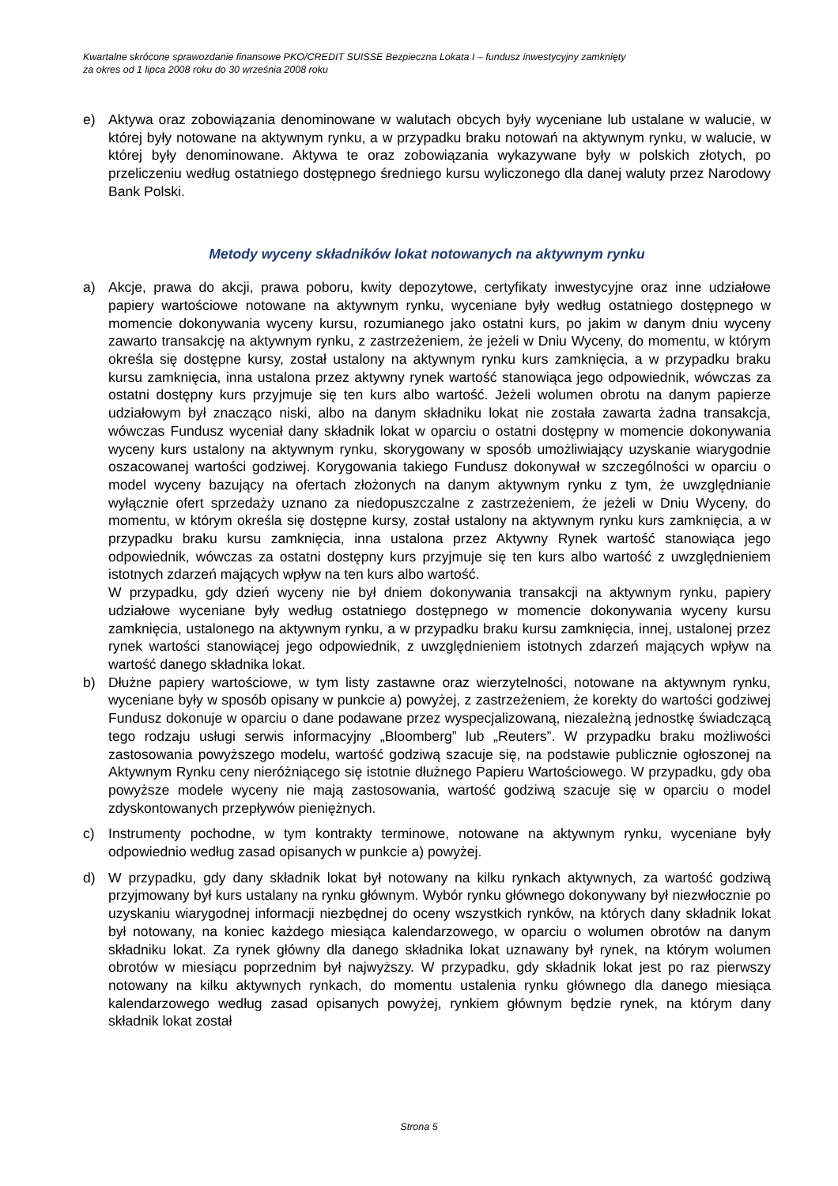Kwartalne skrócone sprawozdanie finansowe PKO/CREDIT SUISSE Bezpieczna Lokata I – fundusz inwestycyjny zamknięty
za okres od 1 lipca 2008 roku do 30 września 2008 roku
e) Aktywa oraz zobowiązania denominowane w walutach obcych były wyceniane lub ustalane w walucie, w której były notowane na aktywnym rynku, a w przypadku braku notowań na aktywnym rynku, w walucie, w której były denominowane. Aktywa te oraz zobowiązania wykazywane były w polskich złotych, po przeliczeniu według ostatniego dostępnego średniego kursu wyliczonego dla danej waluty przez Narodowy Bank Polski.
Metody wyceny składników lokat notowanych na aktywnym rynku
a) Akcje, prawa do akcji, prawa poboru, kwity depozytowe, certyfikaty inwestycyjne oraz inne udziałowe papiery wartościowe notowane na aktywnym rynku, wyceniane były według ostatniego dostępnego w momencie dokonywania wyceny kursu, rozumianego jako ostatni kurs, po jakim w danym dniu wyceny zawarto transakcję na aktywnym rynku, z zastrzeżeniem, że jeżeli w Dniu Wyceny, do momentu, w którym określa się dostępne kursy, został ustalony na aktywnym rynku kurs zamknięcia, a w przypadku braku kursu zamknięcia, inna ustalona przez aktywny rynek wartość stanowiąca jego odpowiednik, wówczas za ostatni dostępny kurs przyjmuje się ten kurs albo wartość. Jeżeli wolumen obrotu na danym papierze udziałowym był znacząco niski, albo na danym składniku lokat nie została zawarta żadna transakcja, wówczas Fundusz wyceniał dany składnik lokat w oparciu o ostatni dostępny w momencie dokonywania wyceny kurs ustalony na aktywnym rynku, skorygowany w sposób umożliwiający uzyskanie wiarygodnie oszacowanej wartości godziwej. Korygowania takiego Fundusz dokonywał w szczególności w oparciu o model wyceny bazujący na ofertach złożonych na danym aktywnym rynku z tym, że uwzględnianie wyłącznie ofert sprzedaży uznano za niedopuszczalne z zastrzeżeniem, że jeżeli w Dniu Wyceny, do momentu, w którym określa się dostępne kursy, został ustalony na aktywnym rynku kurs zamknięcia, a w przypadku braku kursu zamknięcia, inna ustalona przez Aktywny Rynek wartość stanowiąca jego odpowiednik, wówczas za ostatni dostępny kurs przyjmuje się ten kurs albo wartość z uwzględnieniem istotnych zdarzeń mających wpływ na ten kurs albo wartość.
W przypadku, gdy dzień wyceny nie był dniem dokonywania transakcji na aktywnym rynku, papiery udziałowe wyceniane były według ostatniego dostępnego w momencie dokonywania wyceny kursu zamknięcia, ustalonego na aktywnym rynku, a w przypadku braku kursu zamknięcia, innej, ustalonej przez rynek wartości stanowiącej jego odpowiednik, z uwzględnieniem istotnych zdarzeń mających wpływ na wartość danego składnika lokat.
b) Dłużne papiery wartościowe, w tym listy zastawne oraz wierzytelności, notowane na aktywnym rynku, wyceniane były w sposób opisany w punkcie a) powyżej, z zastrzeżeniem, że korekty do wartości godziwej Fundusz dokonuje w oparciu o dane podawane przez wyspecjalizowaną, niezależną jednostkę świadczącą tego rodzaju usługi serwis informacyjny „Bloomberg” lub „Reuters”. W przypadku braku możliwości zastosowania powyższego modelu, wartość godziwą szacuje się, na podstawie publicznie ogłoszonej na Aktywnym Rynku ceny nieróżniącego się istotnie dłużnego Papieru Wartościowego. W przypadku, gdy oba powyższe modele wyceny nie mają zastosowania, wartość godziwą szacuje się w oparciu o model zdyskontowanych przepływów pieniężnych.
c) Instrumenty pochodne, w tym kontrakty terminowe, notowane na aktywnym rynku, wyceniane były odpowiednio według zasad opisanych w punkcie a) powyżej.
d) W przypadku, gdy dany składnik lokat był notowany na kilku rynkach aktywnych, za wartość godziwą przyjmowany był kurs ustalany na rynku głównym. Wybór rynku głównego dokonywany był niezwłocznie po uzyskaniu wiarygodnej informacji niezbędnej do oceny wszystkich rynków, na których dany składnik lokat był notowany, na koniec każdego miesiąca kalendarzowego, w oparciu o wolumen obrotów na danym składniku lokat. Za rynek główny dla danego składnika lokat uznawany był rynek, na którym wolumen obrotów w miesiącu poprzednim był najwyższy. W przypadku, gdy składnik lokat jest po raz pierwszy notowany na kilku aktywnych rynkach, do momentu ustalenia rynku głównego dla danego miesiąca kalendarzowego według zasad opisanych powyżej, rynkiem głównym będzie rynek, na którym dany składnik lokat został
Strona 5